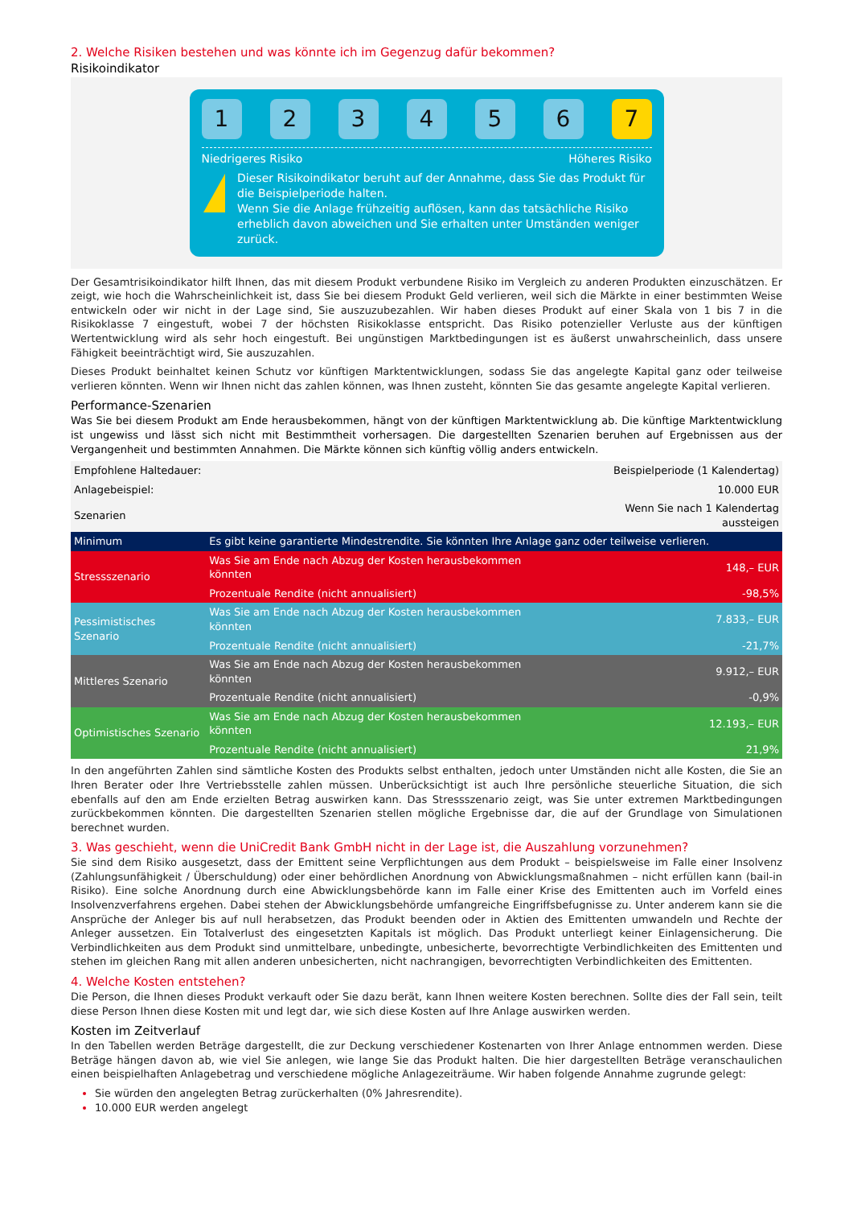2. Welche Risiken bestehen und was könnte ich im Gegenzug dafür bekommen?
Risikoindikator
1 2 3 4 5 6 7
Niedrigeres Risiko Höheres Risiko
!
Dieser Risikoindikator beruht auf der Annahme, dass Sie das Produkt für die Beispielperiode halten.
Wenn Sie die Anlage frühzeitig auflösen, kann das tatsächliche Risiko erheblich davon abweichen und Sie erhalten unter Umständen weniger zurück.
Der Gesamtrisikoindikator hilft Ihnen, das mit diesem Produkt verbundene Risiko im Vergleich zu anderen Produkten einzuschätzen. Er zeigt, wie hoch die Wahrscheinlichkeit ist, dass Sie bei diesem Produkt Geld verlieren, weil sich die Märkte in einer bestimmten Weise entwickeln oder wir nicht in der Lage sind, Sie auszuzubezahlen. Wir haben dieses Produkt auf einer Skala von 1 bis 7 in die Risikoklasse 7 eingestuft, wobei 7 der höchsten Risikoklasse entspricht. Das Risiko potenzieller Verluste aus der künftigen Wertentwicklung wird als sehr hoch eingestuft. Bei ungünstigen Marktbedingungen ist es äußerst unwahrscheinlich, dass unsere Fähigkeit beeinträchtigt wird, Sie auszuzahlen.
Dieses Produkt beinhaltet keinen Schutz vor künftigen Marktentwicklungen, sodass Sie das angelegte Kapital ganz oder teilweise verlieren könnten. Wenn wir Ihnen nicht das zahlen können, was Ihnen zusteht, könnten Sie das gesamte angelegte Kapital verlieren.
Performance-Szenarien
Was Sie bei diesem Produkt am Ende herausbekommen, hängt von der künftigen Marktentwicklung ab. Die künftige Marktentwicklung ist ungewiss und lässt sich nicht mit Bestimmtheit vorhersagen. Die dargestellten Szenarien beruhen auf Ergebnissen aus der Vergangenheit und bestimmten Annahmen. Die Märkte können sich künftig völlig anders entwickeln.
| Empfohlene Haltedauer: | | Beispielperiode (1 Kalendertag) |
| Anlagebeispiel: | | 10.000 EUR |
| Szenarien | | Wenn Sie nach 1 Kalendertag aussteigen |
| Minimum | Es gibt keine garantierte Mindestrendite. Sie könnten Ihre Anlage ganz oder teilweise verlieren. | |
| Stressszenario | Was Sie am Ende nach Abzug der Kosten herausbekommen könnten | 148,– EUR |
| | Prozentuale Rendite (nicht annualisiert) | -98,5% |
| Pessimistisches Szenario | Was Sie am Ende nach Abzug der Kosten herausbekommen könnten | 7.833,– EUR |
| | Prozentuale Rendite (nicht annualisiert) | -21,7% |
| Mittleres Szenario | Was Sie am Ende nach Abzug der Kosten herausbekommen könnten | 9.912,– EUR |
| | Prozentuale Rendite (nicht annualisiert) | -0,9% |
| Optimistisches Szenario | Was Sie am Ende nach Abzug der Kosten herausbekommen könnten | 12.193,– EUR |
| | Prozentuale Rendite (nicht annualisiert) | 21,9% |
In den angeführten Zahlen sind sämtliche Kosten des Produkts selbst enthalten, jedoch unter Umständen nicht alle Kosten, die Sie an Ihren Berater oder Ihre Vertriebsstelle zahlen müssen. Unberücksichtigt ist auch Ihre persönliche steuerliche Situation, die sich ebenfalls auf den am Ende erzielten Betrag auswirken kann. Das Stressszenario zeigt, was Sie unter extremen Marktbedingungen zurückbekommen könnten. Die dargestellten Szenarien stellen mögliche Ergebnisse dar, die auf der Grundlage von Simulationen berechnet wurden.
3. Was geschieht, wenn die UniCredit Bank GmbH nicht in der Lage ist, die Auszahlung vorzunehmen?
Sie sind dem Risiko ausgesetzt, dass der Emittent seine Verpflichtungen aus dem Produkt – beispielsweise im Falle einer Insolvenz (Zahlungsunfähigkeit / Überschuldung) oder einer behördlichen Anordnung von Abwicklungsmaßnahmen – nicht erfüllen kann (bail-in Risiko). Eine solche Anordnung durch eine Abwicklungsbehörde kann im Falle einer Krise des Emittenten auch im Vorfeld eines Insolvenzverfahrens ergehen. Dabei stehen der Abwicklungsbehörde umfangreiche Eingriffsbefugnisse zu. Unter anderem kann sie die Ansprüche der Anleger bis auf null herabsetzen, das Produkt beenden oder in Aktien des Emittenten umwandeln und Rechte der Anleger aussetzen. Ein Totalverlust des eingesetzten Kapitals ist möglich. Das Produkt unterliegt keiner Einlagensicherung. Die Verbindlichkeiten aus dem Produkt sind unmittelbare, unbedingte, unbesicherte, bevorrechtigte Verbindlichkeiten des Emittenten und stehen im gleichen Rang mit allen anderen unbesicherten, nicht nachrangigen, bevorrechtigten Verbindlichkeiten des Emittenten.
4. Welche Kosten entstehen?
Die Person, die Ihnen dieses Produkt verkauft oder Sie dazu berät, kann Ihnen weitere Kosten berechnen. Sollte dies der Fall sein, teilt diese Person Ihnen diese Kosten mit und legt dar, wie sich diese Kosten auf Ihre Anlage auswirken werden.
Kosten im Zeitverlauf
In den Tabellen werden Beträge dargestellt, die zur Deckung verschiedener Kostenarten von Ihrer Anlage entnommen werden. Diese Beträge hängen davon ab, wie viel Sie anlegen, wie lange Sie das Produkt halten. Die hier dargestellten Beträge veranschaulichen einen beispielhaften Anlagebetrag und verschiedene mögliche Anlagezeiträume. Wir haben folgende Annahme zugrunde gelegt:
Sie würden den angelegten Betrag zurückerhalten (0% Jahresrendite).
10.000 EUR werden angelegt